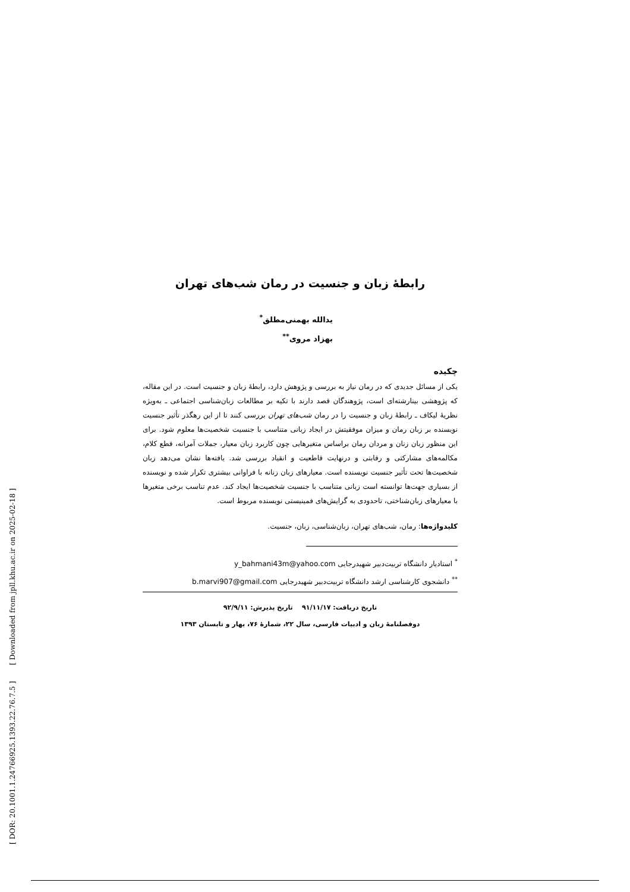[ DOR: 20.1001.1.24766925.1393.22.76.7.5 ] [ Downloaded from jpll.khu.ac.ir on 2025-02-18 ]
رابطهٔ زبان و جنسیت در رمان شب‌های تهران
یدالله بهمنی‌مطلق<sup>*</sup>
بهزاد مروی<sup>**</sup>
چکیده
یکی از مسائل جدیدی که در رمان نیاز به بررسی و پژوهش دارد، رابطهٔ زبان و جنسیت است. در این مقاله، که پژوهشی بینارشته‌ای است، پژوهندگان قصد دارند با تکیه بر مطالعات زبان‌شناسی اجتماعی ـ به‌ویژه نظریهٔ لیکاف ـ رابطهٔ زبان و جنسیت را در رمان شب‌های تهران بررسی کنند تا از این رهگذر تأثیر جنسیت نویسنده بر زبان رمان و میزان موفقیتش در ایجاد زبانی متناسب با جنسیت شخصیت‌ها معلوم شود. برای این منظور زبان زنان و مردان رمان براساس متغیرهایی چون کاربرد زبان معیار، جملات آمرانه، قطع کلام، مکالمه‌های مشارکتی و رقابتی و درنهایت قاطعیت و انقیاد بررسی شد. یافته‌ها نشان می‌دهد زبان شخصیت‌ها تحت تأثیر جنسیت نویسنده است. معیارهای زبان زنانه با فراوانی بیشتری تکرار شده و نویسنده از بسیاری جهت‌ها توانسته است زبانی متناسب با جنسیت شخصیت‌ها ایجاد کند. عدم تناسب برخی متغیرها با معیارهای زبان‌شناختی، تاحدودی به گرایش‌های فمینیستی نویسنده مربوط است.
کلیدواژه‌ها: رمان، شب‌های تهران، زبان‌شناسی، زبان، جنسیت.
<sup>*</sup> استادیار دانشگاه تربیت‌دبیر شهیدرجایی y_bahmani43m@yahoo.com
<sup>**</sup> دانشجوی کارشناسی ارشد دانشگاه تربیت‌دبیر شهیدرجایی b.marvi907@gmail.com
تاریخ دریافت: ۹۱/۱۱/۱۷ تاریخ پذیرش: ۹۲/۹/۱۱
دوفصلنامهٔ زبان و ادبیات فارسی، سال ۲۲، شمارهٔ ۷۶، بهار و تابستان ۱۳۹۳